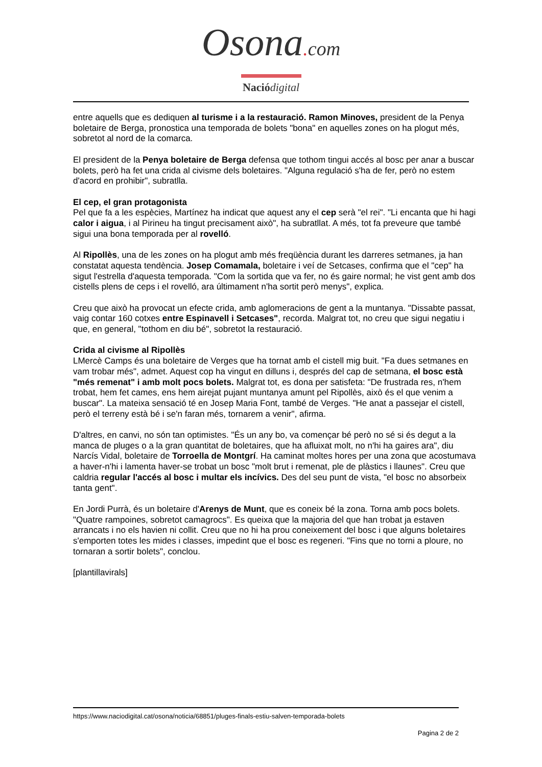Osona. com
Nació digital
entre aquells que es dediquen al turisme i a la restauració. Ramon Minoves, president de la Penya boletaire de Berga, pronostica una temporada de bolets "bona" en aquelles zones on ha plogut més, sobretot al nord de la comarca.
El president de la Penya boletaire de Berga defensa que tothom tingui accés al bosc per anar a buscar bolets, però ha fet una crida al civisme dels boletaires. "Alguna regulació s'ha de fer, però no estem d'acord en prohibir", subratlla.
El cep, el gran protagonista
Pel que fa a les espècies, Martínez ha indicat que aquest any el cep serà "el rei". "Li encanta que hi hagi calor i aigua, i al Pirineu ha tingut precisament això", ha subratllat. A més, tot fa preveure que també sigui una bona temporada per al rovelló.
Al Ripollès, una de les zones on ha plogut amb més freqüència durant les darreres setmanes, ja han constatat aquesta tendència. Josep Comamala, boletaire i veí de Setcases, confirma que el "cep" ha sigut l'estrella d'aquesta temporada. "Com la sortida que va fer, no és gaire normal; he vist gent amb dos cistells plens de ceps i el rovelló, ara últimament n'ha sortit però menys", explica.
Creu que això ha provocat un efecte crida, amb aglomeracions de gent a la muntanya. "Dissabte passat, vaig contar 160 cotxes entre Espinavell i Setcases", recorda. Malgrat tot, no creu que sigui negatiu i que, en general, "tothom en diu bé", sobretot la restauració.
Crida al civisme al Ripollès
LMercè Camps és una boletaire de Verges que ha tornat amb el cistell mig buit. "Fa dues setmanes en vam trobar més", admet. Aquest cop ha vingut en dilluns i, després del cap de setmana, el bosc està "més remenat" i amb molt pocs bolets. Malgrat tot, es dona per satisfeta: "De frustrada res, n'hem trobat, hem fet cames, ens hem airejat pujant muntanya amunt pel Ripollès, això és el que venim a buscar". La mateixa sensació té en Josep Maria Font, també de Verges. "He anat a passejar el cistell, però el terreny està bé i se'n faran més, tornarem a venir", afirma.
D'altres, en canvi, no són tan optimistes. "És un any bo, va començar bé però no sé si és degut a la manca de pluges o a la gran quantitat de boletaires, que ha afluixat molt, no n'hi ha gaires ara", diu Narcís Vidal, boletaire de Torroella de Montgrí. Ha caminat moltes hores per una zona que acostumava a haver-n'hi i lamenta haver-se trobat un bosc "molt brut i remenat, ple de plàstics i llaunes". Creu que caldria regular l'accés al bosc i multar els incívics. Des del seu punt de vista, "el bosc no absorbeix tanta gent".
En Jordi Purrà, és un boletaire d'Arenys de Munt, que es coneix bé la zona. Torna amb pocs bolets. "Quatre rampoines, sobretot camagrocs". Es queixa que la majoria del que han trobat ja estaven arrancats i no els havien ni collit. Creu que no hi ha prou coneixement del bosc i que alguns boletaires s'emporten totes les mides i classes, impedint que el bosc es regeneri. "Fins que no torni a ploure, no tornaran a sortir bolets", conclou.
[plantillavirals]
https://www.naciodigital.cat/osona/noticia/68851/pluges-finals-estiu-salven-temporada-bolets
Pagina 2 de 2